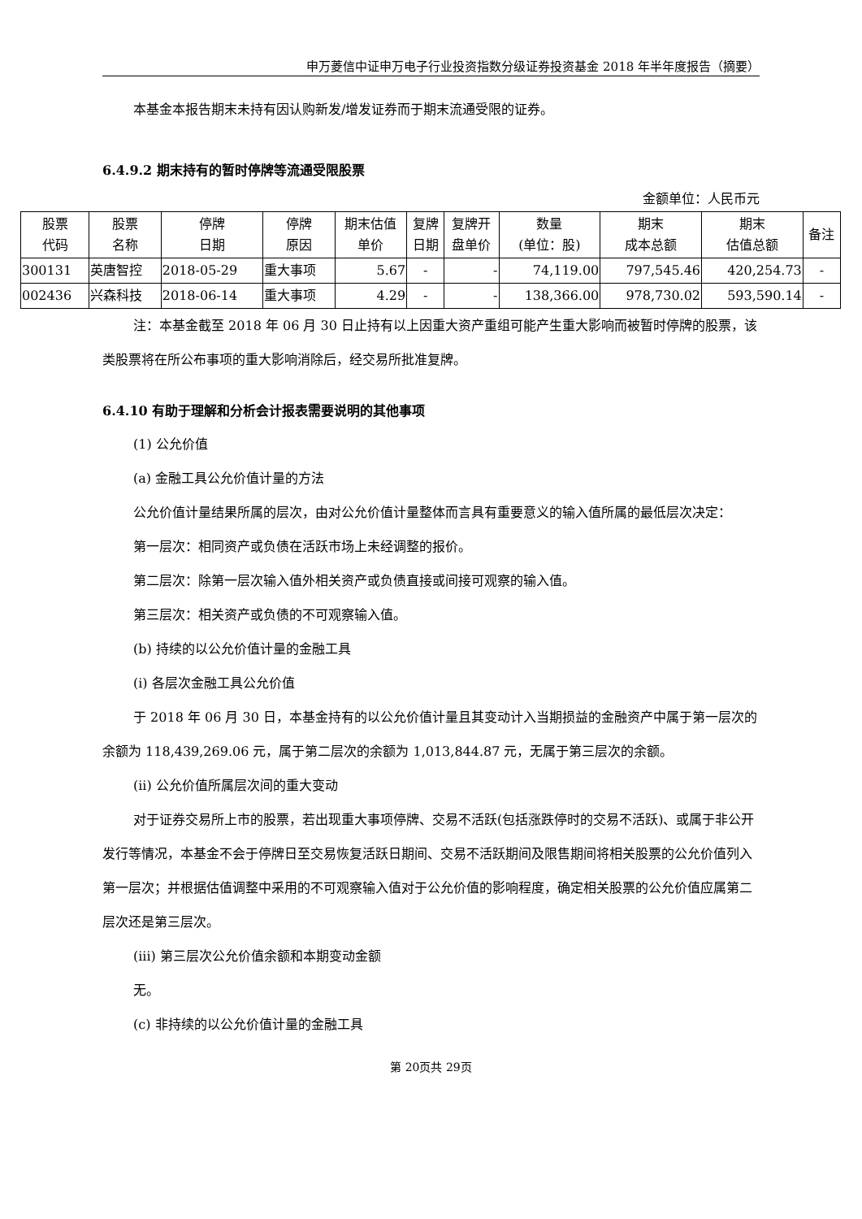申万菱信中证申万电子行业投资指数分级证券投资基金 2018 年半年度报告（摘要）
本基金本报告期末未持有因认购新发/增发证券而于期末流通受限的证券。
6.4.9.2 期末持有的暂时停牌等流通受限股票
金额单位：人民币元
| 股票 代码 | 股票 名称 | 停牌 日期 | 停牌 原因 | 期末估值 单价 | 复牌 日期 | 复牌开 盘单价 | 数量 (单位：股) | 期末 成本总额 | 期末 估值总额 | 备注 |
| --- | --- | --- | --- | --- | --- | --- | --- | --- | --- | --- |
| 300131 | 英唐智控 | 2018-05-29 | 重大事项 | 5.67 | - | - | 74,119.00 | 797,545.46 | 420,254.73 | - |
| 002436 | 兴森科技 | 2018-06-14 | 重大事项 | 4.29 | - | - | 138,366.00 | 978,730.02 | 593,590.14 | - |
注：本基金截至 2018 年 06 月 30 日止持有以上因重大资产重组可能产生重大影响而被暂时停牌的股票，该类股票将在所公布事项的重大影响消除后，经交易所批准复牌。
6.4.10 有助于理解和分析会计报表需要说明的其他事项
(1) 公允价值
(a) 金融工具公允价值计量的方法
公允价值计量结果所属的层次，由对公允价值计量整体而言具有重要意义的输入值所属的最低层次决定：
第一层次：相同资产或负债在活跃市场上未经调整的报价。
第二层次：除第一层次输入值外相关资产或负债直接或间接可观察的输入值。
第三层次：相关资产或负债的不可观察输入值。
(b) 持续的以公允价值计量的金融工具
(i) 各层次金融工具公允价值
于 2018 年 06 月 30 日，本基金持有的以公允价值计量且其变动计入当期损益的金融资产中属于第一层次的余额为 118,439,269.06 元，属于第二层次的余额为 1,013,844.87 元，无属于第三层次的余额。
(ii) 公允价值所属层次间的重大变动
对于证券交易所上市的股票，若出现重大事项停牌、交易不活跃(包括涨跌停时的交易不活跃)、或属于非公开发行等情况，本基金不会于停牌日至交易恢复活跃日期间、交易不活跃期间及限售期间将相关股票的公允价值列入第一层次；并根据估值调整中采用的不可观察输入值对于公允价值的影响程度，确定相关股票的公允价值应属第二层次还是第三层次。
(iii) 第三层次公允价值余额和本期变动金额
无。
(c) 非持续的以公允价值计量的金融工具
第 20页共 29页